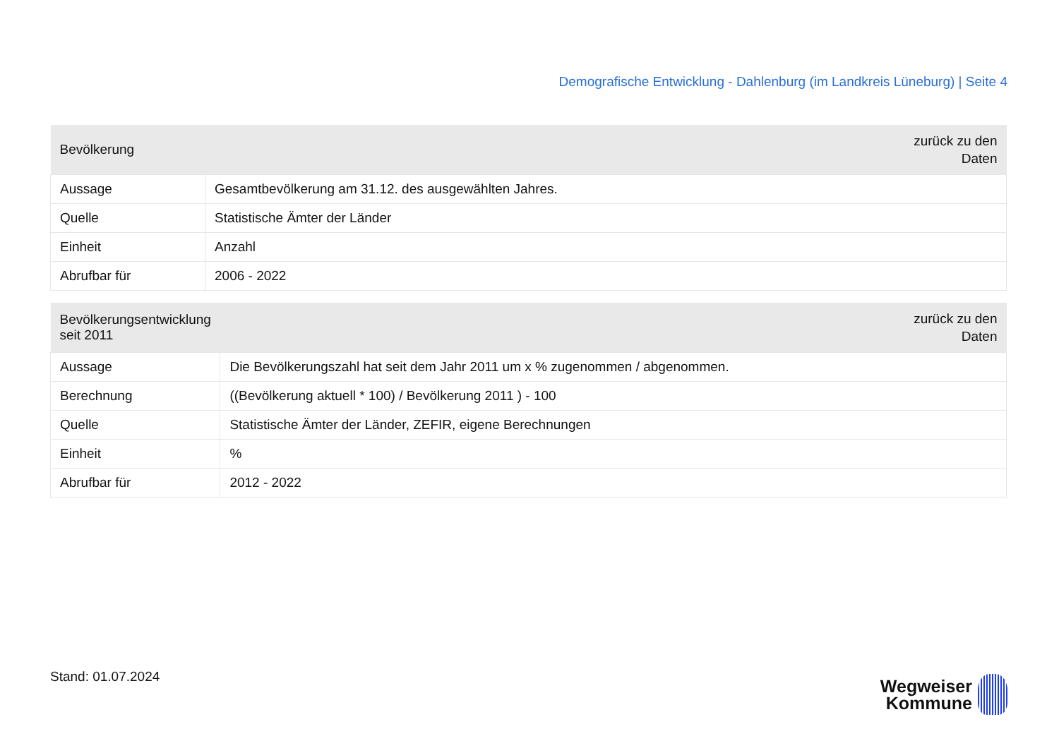Demografische Entwicklung - Dahlenburg (im Landkreis Lüneburg) | Seite 4
| Bevölkerung | zurück zu den Daten |
| --- | --- |
| Aussage | Gesamtbevölkerung am 31.12. des ausgewählten Jahres. |
| Quelle | Statistische Ämter der Länder |
| Einheit | Anzahl |
| Abrufbar für | 2006 - 2022 |
| Bevölkerungsentwicklung seit 2011 | zurück zu den Daten |
| --- | --- |
| Aussage | Die Bevölkerungszahl hat seit dem Jahr 2011 um x % zugenommen / abgenommen. |
| Berechnung | ((Bevölkerung aktuell * 100) / Bevölkerung 2011 ) - 100 |
| Quelle | Statistische Ämter der Länder, ZEFIR, eigene Berechnungen |
| Einheit | % |
| Abrufbar für | 2012 - 2022 |
Stand: 01.07.2024
Wegweiser
Kommune